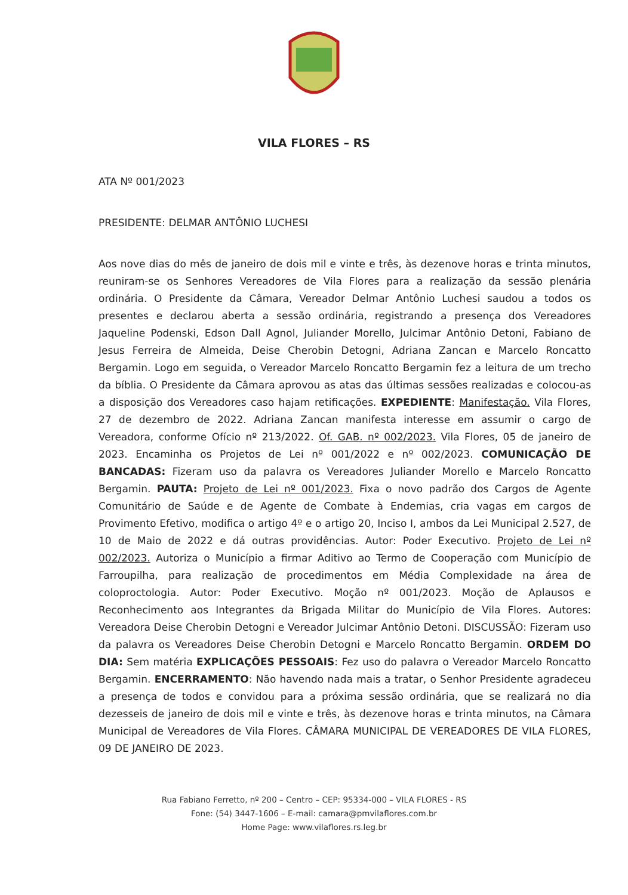VILA FLORES – RS
ATA Nº 001/2023
PRESIDENTE: DELMAR ANTÔNIO LUCHESI
Aos nove dias do mês de janeiro de dois mil e vinte e três, às dezenove horas e trinta minutos, reuniram-se os Senhores Vereadores de Vila Flores para a realização da sessão plenária ordinária. O Presidente da Câmara, Vereador Delmar Antônio Luchesi saudou a todos os presentes e declarou aberta a sessão ordinária, registrando a presença dos Vereadores Jaqueline Podenski, Edson Dall Agnol, Juliander Morello, Julcimar Antônio Detoni, Fabiano de Jesus Ferreira de Almeida, Deise Cherobin Detogni, Adriana Zancan e Marcelo Roncatto Bergamin. Logo em seguida, o Vereador Marcelo Roncatto Bergamin fez a leitura de um trecho da bíblia. O Presidente da Câmara aprovou as atas das últimas sessões realizadas e colocou-as a disposição dos Vereadores caso hajam retificações. EXPEDIENTE: Manifestação. Vila Flores, 27 de dezembro de 2022. Adriana Zancan manifesta interesse em assumir o cargo de Vereadora, conforme Ofício nº 213/2022. Of. GAB. nº 002/2023. Vila Flores, 05 de janeiro de 2023. Encaminha os Projetos de Lei nº 001/2022 e nº 002/2023. COMUNICAÇÃO DE BANCADAS: Fizeram uso da palavra os Vereadores Juliander Morello e Marcelo Roncatto Bergamin. PAUTA: Projeto de Lei nº 001/2023. Fixa o novo padrão dos Cargos de Agente Comunitário de Saúde e de Agente de Combate à Endemias, cria vagas em cargos de Provimento Efetivo, modifica o artigo 4º e o artigo 20, Inciso I, ambos da Lei Municipal 2.527, de 10 de Maio de 2022 e dá outras providências. Autor: Poder Executivo. Projeto de Lei nº 002/2023. Autoriza o Município a firmar Aditivo ao Termo de Cooperação com Município de Farroupilha, para realização de procedimentos em Média Complexidade na área de coloproctologia. Autor: Poder Executivo. Moção nº 001/2023. Moção de Aplausos e Reconhecimento aos Integrantes da Brigada Militar do Município de Vila Flores. Autores: Vereadora Deise Cherobin Detogni e Vereador Julcimar Antônio Detoni. DISCUSSÃO: Fizeram uso da palavra os Vereadores Deise Cherobin Detogni e Marcelo Roncatto Bergamin. ORDEM DO DIA: Sem matéria EXPLICAÇÕES PESSOAIS: Fez uso do palavra o Vereador Marcelo Roncatto Bergamin. ENCERRAMENTO: Não havendo nada mais a tratar, o Senhor Presidente agradeceu a presença de todos e convidou para a próxima sessão ordinária, que se realizará no dia dezesseis de janeiro de dois mil e vinte e três, às dezenove horas e trinta minutos, na Câmara Municipal de Vereadores de Vila Flores. CÂMARA MUNICIPAL DE VEREADORES DE VILA FLORES, 09 DE JANEIRO DE 2023.
Rua Fabiano Ferretto, nº 200 – Centro – CEP: 95334-000 – VILA FLORES - RS
Fone: (54) 3447-1606 – E-mail: camara@pmvilaflores.com.br
Home Page: www.vilaflores.rs.leg.br